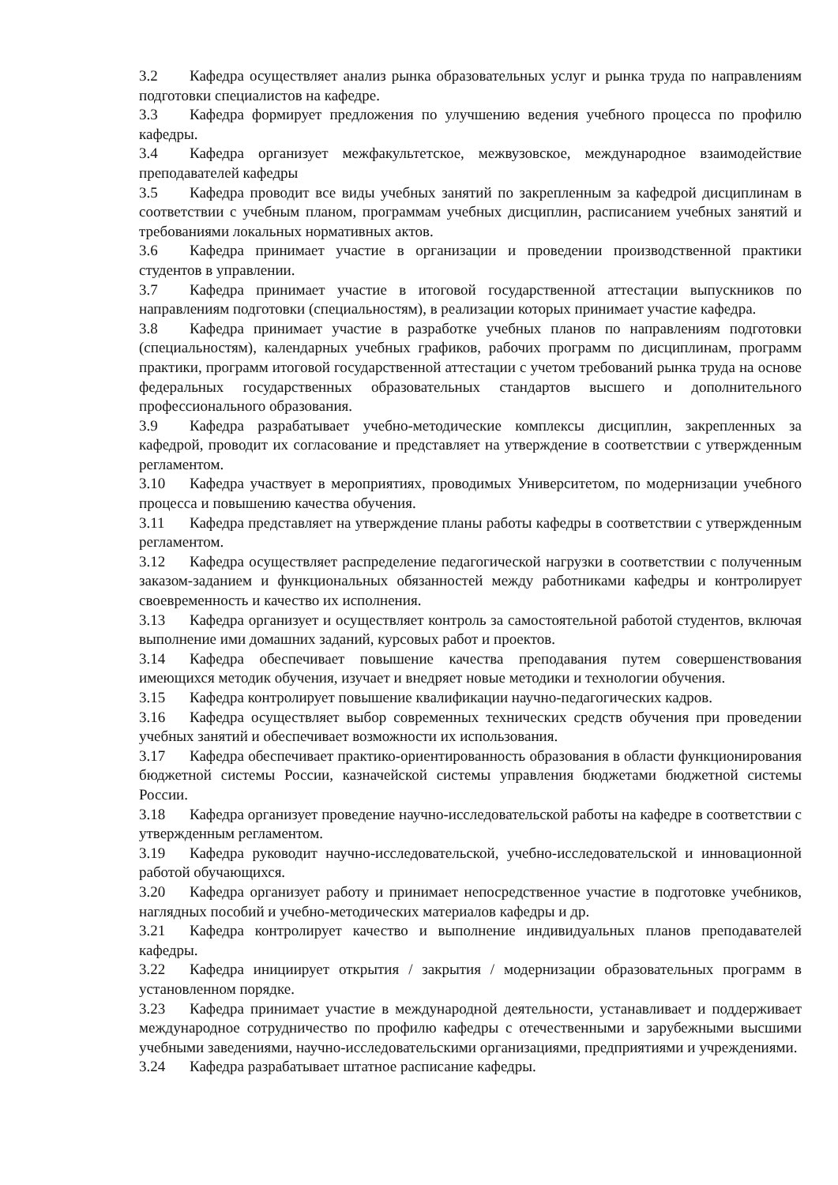3.2 Кафедра осуществляет анализ рынка образовательных услуг и рынка труда по направлениям подготовки специалистов на кафедре.
3.3 Кафедра формирует предложения по улучшению ведения учебного процесса по профилю кафедры.
3.4 Кафедра организует межфакультетское, межвузовское, международное взаимодействие преподавателей кафедры
3.5 Кафедра проводит все виды учебных занятий по закрепленным за кафедрой дисциплинам в соответствии с учебным планом, программам учебных дисциплин, расписанием учебных занятий и требованиями локальных нормативных актов.
3.6 Кафедра принимает участие в организации и проведении производственной практики студентов в управлении.
3.7 Кафедра принимает участие в итоговой государственной аттестации выпускников по направлениям подготовки (специальностям), в реализации которых принимает участие кафедра.
3.8 Кафедра принимает участие в разработке учебных планов по направлениям подготовки (специальностям), календарных учебных графиков, рабочих программ по дисциплинам, программ практики, программ итоговой государственной аттестации с учетом требований рынка труда на основе федеральных государственных образовательных стандартов высшего и дополнительного профессионального образования.
3.9 Кафедра разрабатывает учебно-методические комплексы дисциплин, закрепленных за кафедрой, проводит их согласование и представляет на утверждение в соответствии с утвержденным регламентом.
3.10 Кафедра участвует в мероприятиях, проводимых Университетом, по модернизации учебного процесса и повышению качества обучения.
3.11 Кафедра представляет на утверждение планы работы кафедры в соответствии с утвержденным регламентом.
3.12 Кафедра осуществляет распределение педагогической нагрузки в соответствии с полученным заказом-заданием и функциональных обязанностей между работниками кафедры и контролирует своевременность и качество их исполнения.
3.13 Кафедра организует и осуществляет контроль за самостоятельной работой студентов, включая выполнение ими домашних заданий, курсовых работ и проектов.
3.14 Кафедра обеспечивает повышение качества преподавания путем совершенствования имеющихся методик обучения, изучает и внедряет новые методики и технологии обучения.
3.15 Кафедра контролирует повышение квалификации научно-педагогических кадров.
3.16 Кафедра осуществляет выбор современных технических средств обучения при проведении учебных занятий и обеспечивает возможности их использования.
3.17 Кафедра обеспечивает практико-ориентированность образования в области функционирования бюджетной системы России, казначейской системы управления бюджетами бюджетной системы России.
3.18 Кафедра организует проведение научно-исследовательской работы на кафедре в соответствии с утвержденным регламентом.
3.19 Кафедра руководит научно-исследовательской, учебно-исследовательской и инновационной работой обучающихся.
3.20 Кафедра организует работу и принимает непосредственное участие в подготовке учебников, наглядных пособий и учебно-методических материалов кафедры и др.
3.21 Кафедра контролирует качество и выполнение индивидуальных планов преподавателей кафедры.
3.22 Кафедра инициирует открытия / закрытия / модернизации образовательных программ в установленном порядке.
3.23 Кафедра принимает участие в международной деятельности, устанавливает и поддерживает международное сотрудничество по профилю кафедры с отечественными и зарубежными высшими учебными заведениями, научно-исследовательскими организациями, предприятиями и учреждениями.
3.24 Кафедра разрабатывает штатное расписание кафедры.